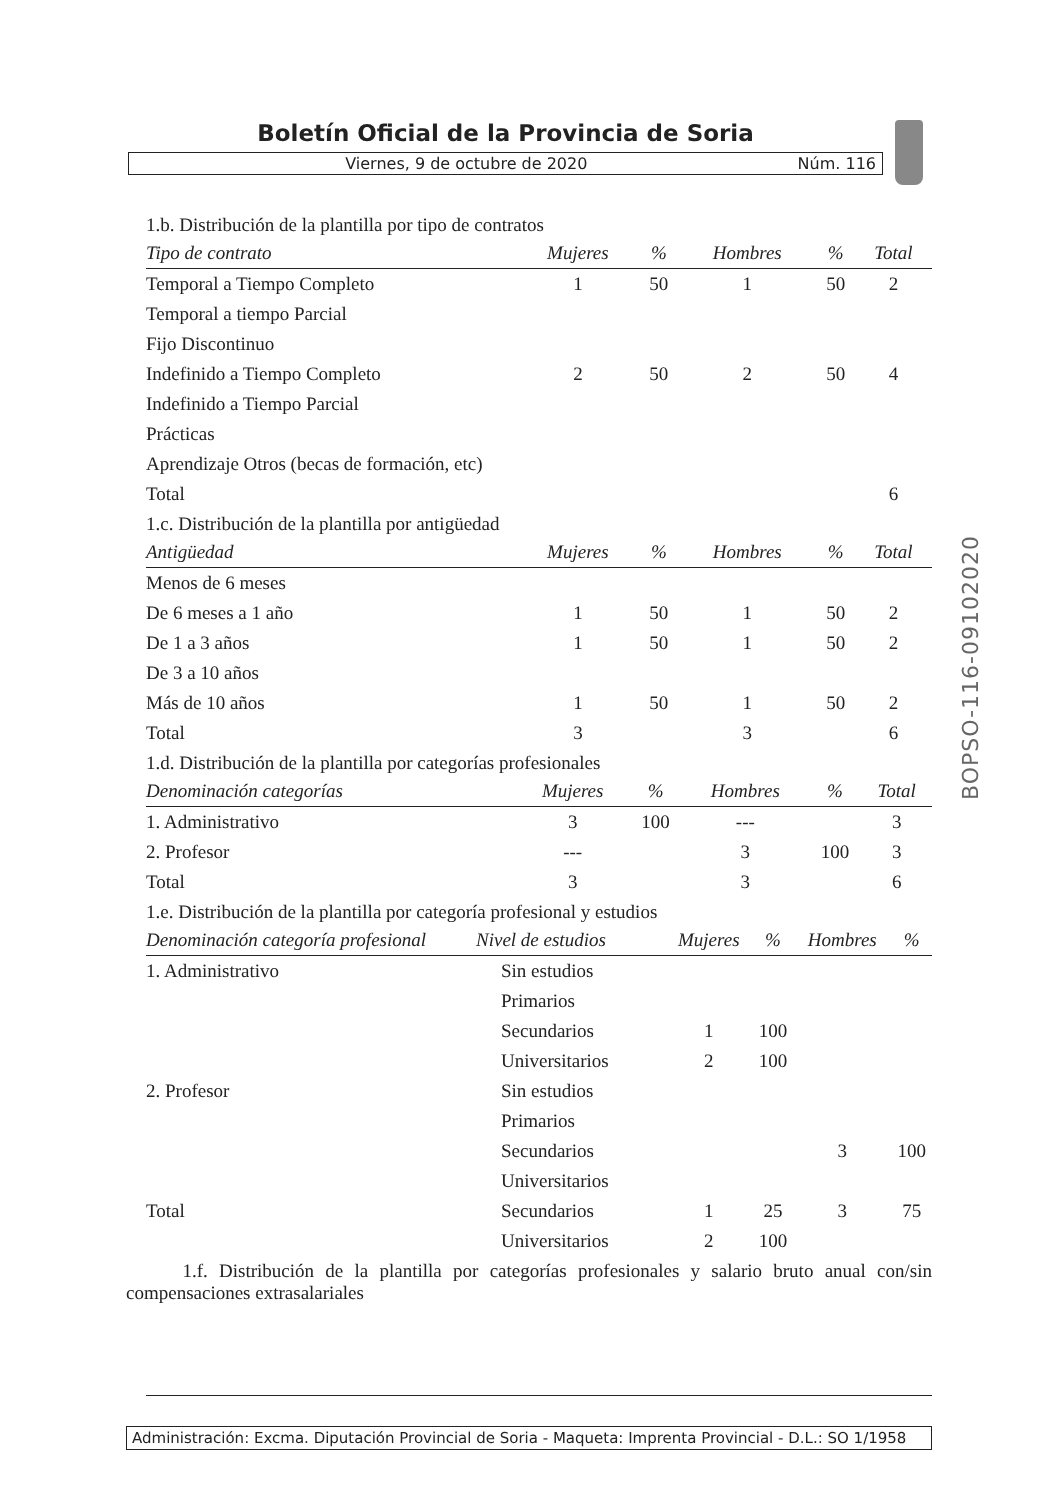Boletín Oficial de la Provincia de Soria
Viernes, 9 de octubre de 2020 Núm. 116
BOPSO-116-09102020
1.b. Distribución de la plantilla por tipo de contratos
| Tipo de contrato | Mujeres | % | Hombres | % | Total |
| --- | --- | --- | --- | --- | --- |
| Temporal a Tiempo Completo | 1 | 50 | 1 | 50 | 2 |
| Temporal a tiempo Parcial | | | | | |
| Fijo Discontinuo | | | | | |
| Indefinido a Tiempo Completo | 2 | 50 | 2 | 50 | 4 |
| Indefinido a Tiempo Parcial | | | | | |
| Prácticas | | | | | |
| Aprendizaje Otros (becas de formación, etc) | | | | | |
| Total | | | | | 6 |
1.c. Distribución de la plantilla por antigüedad
| Antigüedad | Mujeres | % | Hombres | % | Total |
| --- | --- | --- | --- | --- | --- |
| Menos de 6 meses | | | | | |
| De 6 meses a 1 año | 1 | 50 | 1 | 50 | 2 |
| De 1 a 3 años | 1 | 50 | 1 | 50 | 2 |
| De 3 a 10 años | | | | | |
| Más de 10 años | 1 | 50 | 1 | 50 | 2 |
| Total | 3 | | 3 | | 6 |
1.d. Distribución de la plantilla por categorías profesionales
| Denominación categorías | Mujeres | % | Hombres | % | Total |
| --- | --- | --- | --- | --- | --- |
| 1. Administrativo | 3 | 100 | --- | | 3 |
| 2. Profesor | --- | | 3 | 100 | 3 |
| Total | 3 | | 3 | | 6 |
1.e. Distribución de la plantilla por categoría profesional y estudios
| Denominación categoría profesional | Nivel de estudios | Mujeres | % | Hombres | % |
| --- | --- | --- | --- | --- | --- |
| 1. Administrativo | Sin estudios | | | | |
| | Primarios | | | | |
| | Secundarios | 1 | 100 | | |
| | Universitarios | 2 | 100 | | |
| 2. Profesor | Sin estudios | | | | |
| | Primarios | | | | |
| | Secundarios | | | 3 | 100 |
| | Universitarios | | | | |
| Total | Secundarios | 1 | 25 | 3 | 75 |
| | Universitarios | 2 | 100 | | |
1.f. Distribución de la plantilla por categorías profesionales y salario bruto anual con/sin compensaciones extrasalariales
Administración: Excma. Diputación Provincial de Soria - Maqueta: Imprenta Provincial - D.L.: SO 1/1958